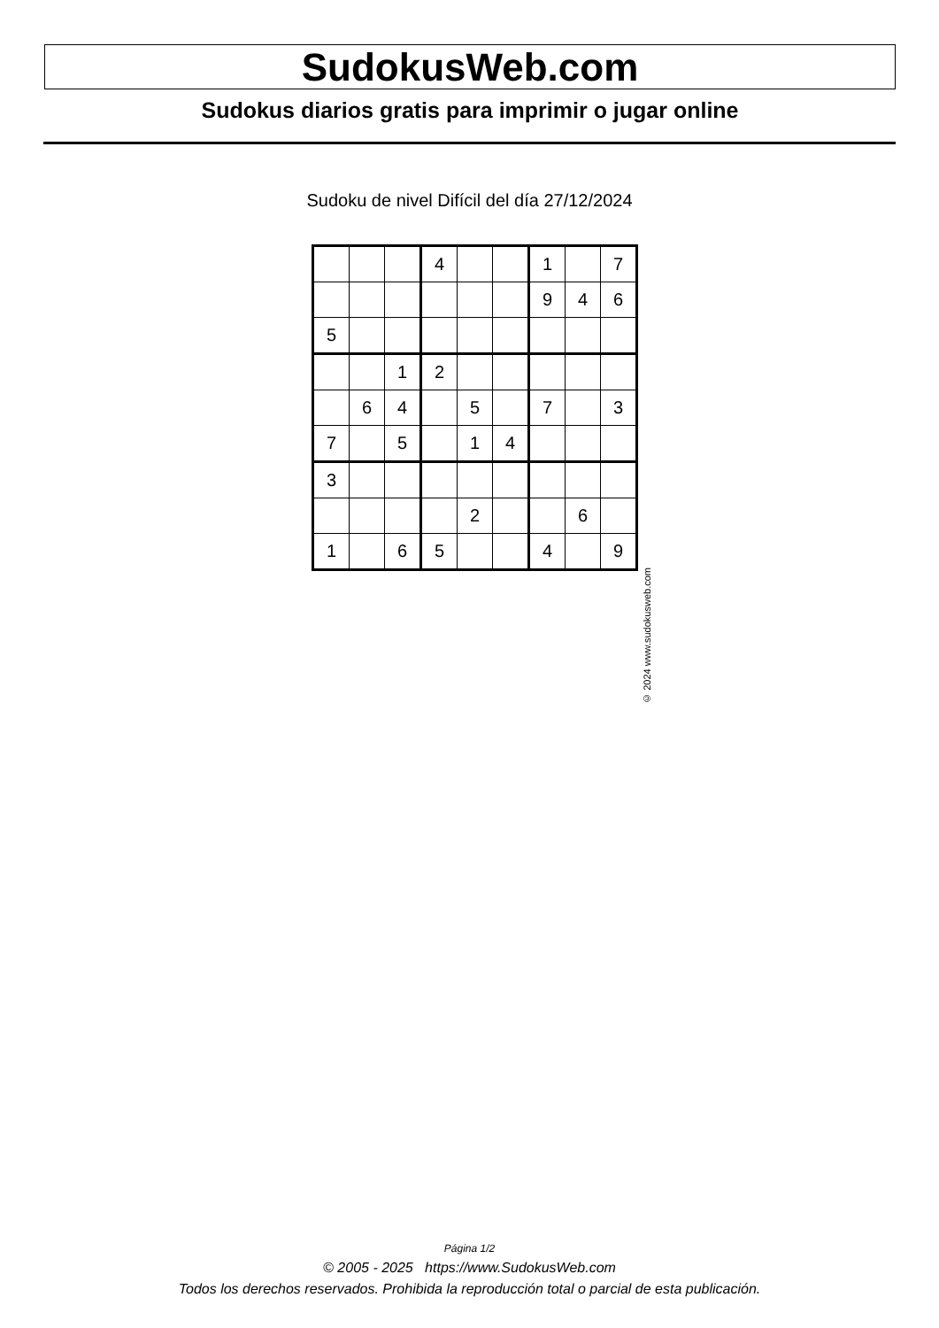SudokusWeb.com
Sudokus diarios gratis para imprimir o jugar online
Sudoku de nivel Difícil del día 27/12/2024
| | | | 4 | | | 1 | | 7 |
| | | | | | | 9 | 4 | 6 |
| 5 | | | | | | | | |
| | | 1 | 2 | | | | | |
| | 6 | 4 | | 5 | | 7 | | 3 |
| 7 | | 5 | | 1 | 4 | | | |
| 3 | | | | | | | | |
| | | | | 2 | | | 6 | |
| 1 | | 6 | 5 | | | 4 | | 9 |
© 2024 www.sudokusweb.com
Página 1/2
© 2005 - 2025 https://www.SudokusWeb.com
Todos los derechos reservados. Prohibida la reproducción total o parcial de esta publicación.